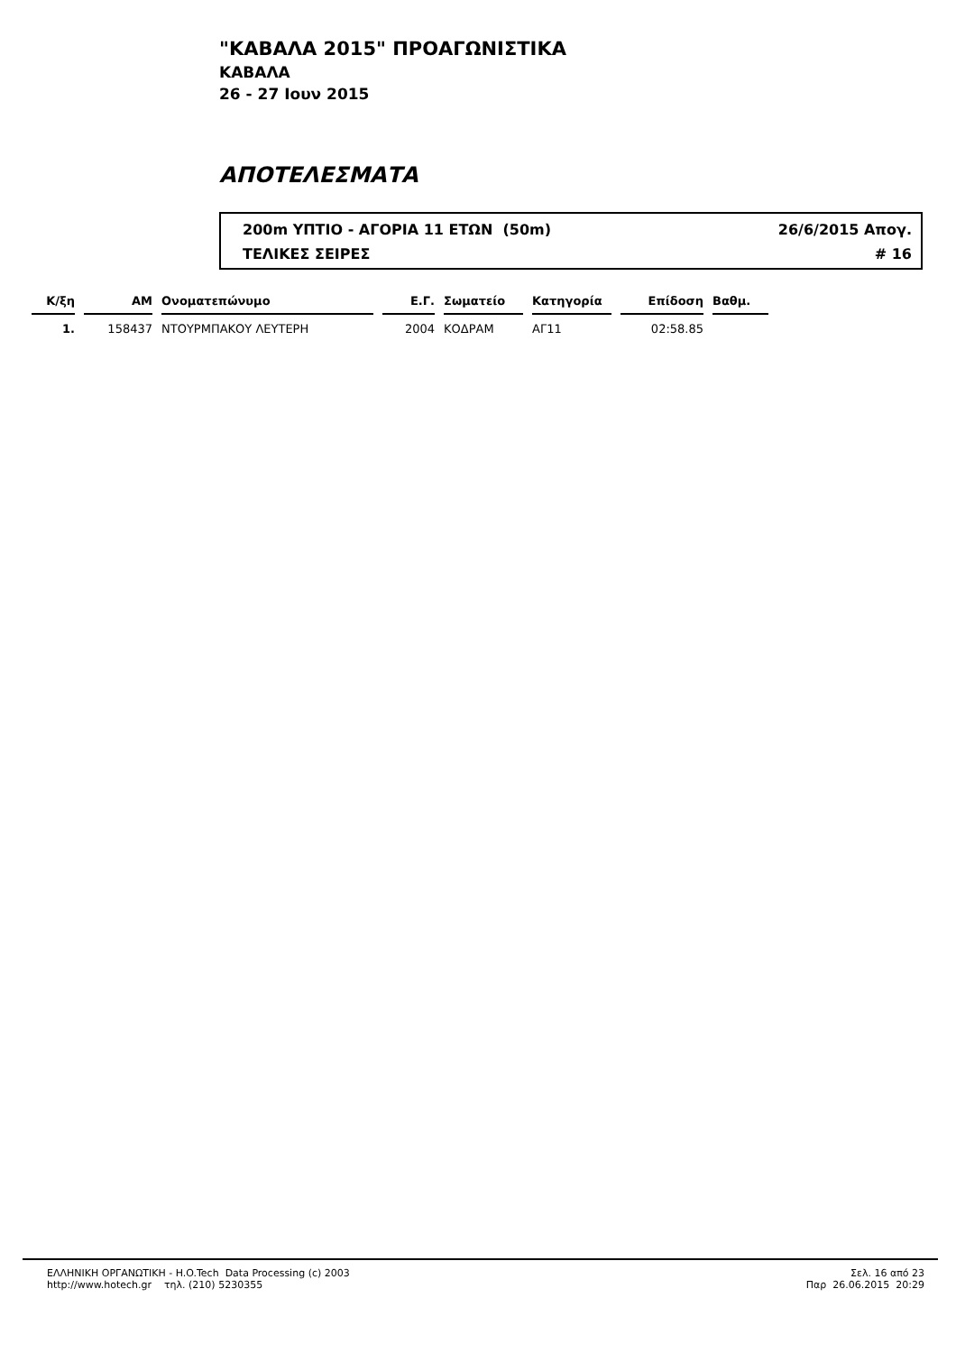"ΚΑΒΑΛΑ 2015" ΠΡΟΑΓΩΝΙΣΤΙΚΑ
ΚΑΒΑΛΑ
26 - 27 Ιουν 2015
ΑΠΟΤΕΛΕΣΜΑΤΑ
200m ΥΠΤΙΟ - ΑΓΟΡΙΑ 11 ΕΤΩΝ (50m) 26/6/2015 Απογ.
ΤΕΛΙΚΕΣ ΣΕΙΡΕΣ # 16
| Κ/ξη | ΑΜ | Ονοματεπώνυμο | Ε.Γ. | Σωματείο | Κατηγορία | Επίδοση | Βαθμ. |
| --- | --- | --- | --- | --- | --- | --- | --- |
| 1. | 158437 | ΝΤΟΥΡΜΠΑΚΟΥ ΛΕΥΤΕΡΗ | 2004 | ΚΟΔΡΑΜ | ΑΓ11 | 02:58.85 | |
ΕΛΛΗΝΙΚΗ ΟΡΓΑΝΩΤΙΚΗ - H.O.Tech Data Processing (c) 2003
http://www.hotech.gr τηλ. (210) 5230355
Σελ. 16 από 23
Παρ 26.06.2015 20:29